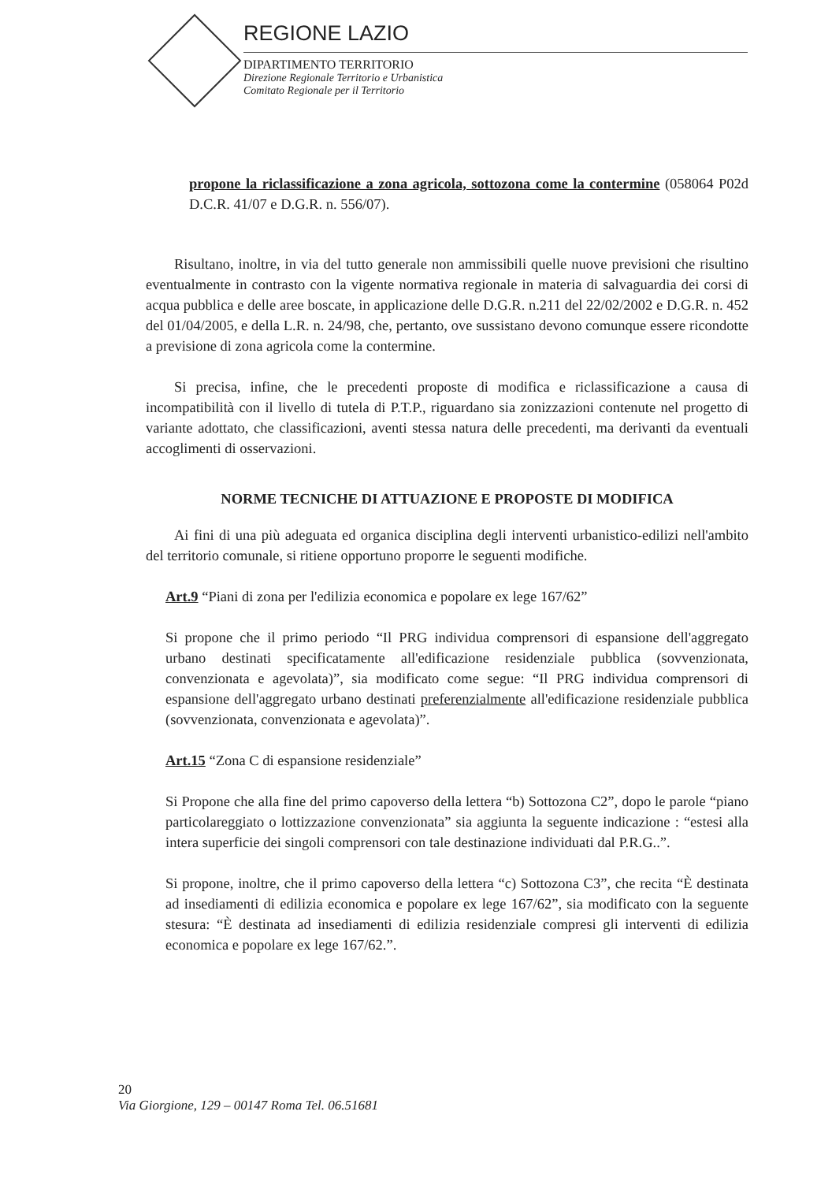REGIONE LAZIO
DIPARTIMENTO TERRITORIO
Direzione Regionale Territorio e Urbanistica
Comitato Regionale per il Territorio
propone la riclassificazione a zona agricola, sottozona come la contermine (058064 P02d D.C.R. 41/07 e D.G.R. n. 556/07).
Risultano, inoltre, in via del tutto generale non ammissibili quelle nuove previsioni che risultino eventualmente in contrasto con la vigente normativa regionale in materia di salvaguardia dei corsi di acqua pubblica e delle aree boscate, in applicazione delle D.G.R. n.211 del 22/02/2002 e D.G.R. n. 452 del 01/04/2005, e della L.R. n. 24/98, che, pertanto, ove sussistano devono comunque essere ricondotte a previsione di zona agricola come la contermine.
Si precisa, infine, che le precedenti proposte di modifica e riclassificazione a causa di incompatibilità con il livello di tutela di P.T.P., riguardano sia zonizzazioni contenute nel progetto di variante adottato, che classificazioni, aventi stessa natura delle precedenti, ma derivanti da eventuali accoglimenti di osservazioni.
NORME TECNICHE DI ATTUAZIONE E PROPOSTE DI MODIFICA
Ai fini di una più adeguata ed organica disciplina degli interventi urbanistico-edilizi nell'ambito del territorio comunale, si ritiene opportuno proporre le seguenti modifiche.
Art.9 “Piani di zona per l'edilizia economica e popolare ex lege 167/62”
Si propone che il primo periodo “Il PRG individua comprensori di espansione dell'aggregato urbano destinati specificatamente all'edificazione residenziale pubblica (sovvenzionata, convenzionata e agevolata)”, sia modificato come segue: “Il PRG individua comprensori di espansione dell'aggregato urbano destinati preferenzialmente all'edificazione residenziale pubblica (sovvenzionata, convenzionata e agevolata)”.
Art.15 “Zona C di espansione residenziale”
Si Propone che alla fine del primo capoverso della lettera “b) Sottozona C2”, dopo le parole “piano particolareggiato o lottizzazione convenzionata” sia aggiunta la seguente indicazione : “estesi alla intera superficie dei singoli comprensori con tale destinazione individuati dal P.R.G..”.
Si propone, inoltre, che il primo capoverso della lettera “c) Sottozona C3”, che recita “È destinata ad insediamenti di edilizia economica e popolare ex lege 167/62”, sia modificato con la seguente stesura: “È destinata ad insediamenti di edilizia residenziale compresi gli interventi di edilizia economica e popolare ex lege 167/62.”.
20
Via Giorgione, 129 – 00147 Roma Tel. 06.51681